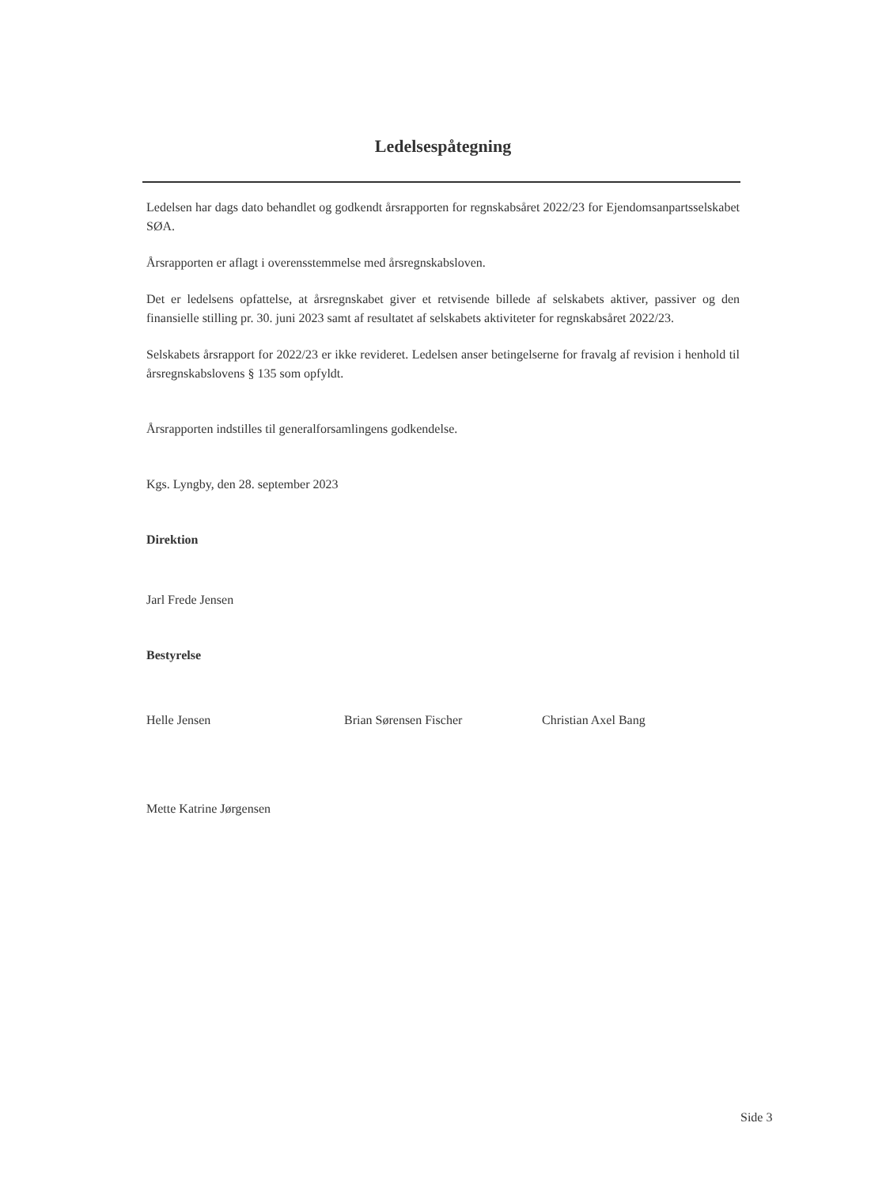Ledelsespåtegning
Ledelsen har dags dato behandlet og godkendt årsrapporten for regnskabsåret 2022/23 for Ejendomsanpartsselskabet SØA.
Årsrapporten er aflagt i overensstemmelse med årsregnskabsloven.
Det er ledelsens opfattelse, at årsregnskabet giver et retvisende billede af selskabets aktiver, passiver og den finansielle stilling pr. 30. juni 2023 samt af resultatet af selskabets aktiviteter for regnskabsåret 2022/23.
Selskabets årsrapport for 2022/23 er ikke revideret. Ledelsen anser betingelserne for fravalg af revision i henhold til årsregnskabslovens § 135 som opfyldt.
Årsrapporten indstilles til generalforsamlingens godkendelse.
Kgs. Lyngby, den 28. september 2023
Direktion
Jarl Frede Jensen
Bestyrelse
Helle Jensen Brian Sørensen Fischer Christian Axel Bang
Mette Katrine Jørgensen
Side 3